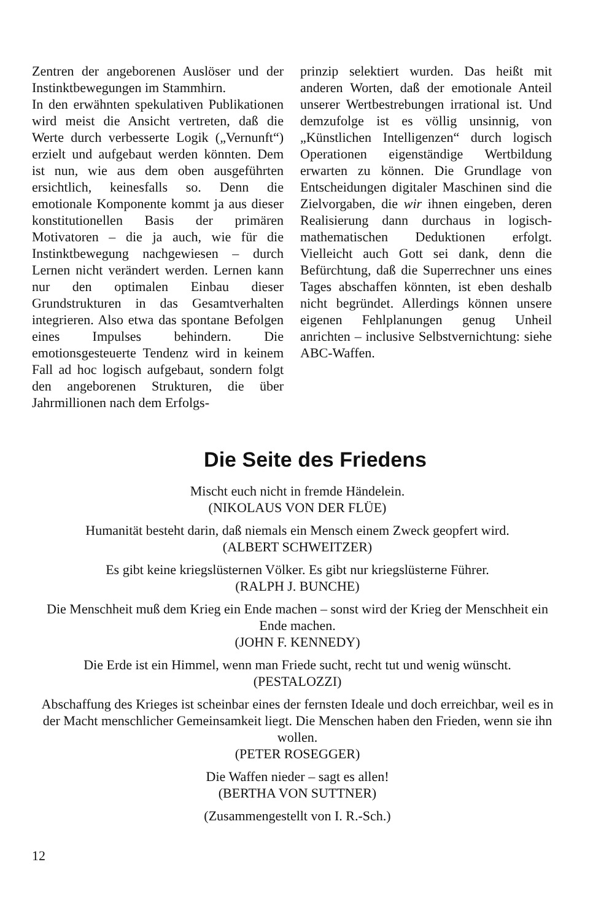Zentren der angeborenen Auslöser und der Instinktbewegungen im Stammhirn.
In den erwähnten spekulativen Publikationen wird meist die Ansicht vertreten, daß die Werte durch verbesserte Logik („Vernunft“) erzielt und aufgebaut werden könnten. Dem ist nun, wie aus dem oben ausgeführten ersichtlich, keinesfalls so. Denn die emotionale Komponente kommt ja aus dieser konstitutionellen Basis der primären Motivatoren – die ja auch, wie für die Instinktbewegung nachgewiesen – durch Lernen nicht verändert werden. Lernen kann nur den optimalen Einbau dieser Grundstrukturen in das Gesamtverhalten integrieren. Also etwa das spontane Befolgen eines Impulses behindern. Die emotionsgesteuerte Tendenz wird in keinem Fall ad hoc logisch aufgebaut, sondern folgt den angeborenen Strukturen, die über Jahrmillionen nach dem Erfolgs-
prinzip selektiert wurden. Das heißt mit anderen Worten, daß der emotionale Anteil unserer Wertbestrebungen irrational ist. Und demzufolge ist es völlig unsinnig, von „Künstlichen Intelligenzen“ durch logisch Operationen eigenständige Wertbildung erwarten zu können. Die Grundlage von Entscheidungen digitaler Maschinen sind die Zielvorgaben, die wir ihnen eingeben, deren Realisierung dann durchaus in logisch-mathematischen Deduktionen erfolgt. Vielleicht auch Gott sei dank, denn die Befürchtung, daß die Superrechner uns eines Tages abschaffen könnten, ist eben deshalb nicht begründet. Allerdings können unsere eigenen Fehlplanungen genug Unheil anrichten – inclusive Selbstvernichtung: siehe ABC-Waffen.
Die Seite des Friedens
Mischt euch nicht in fremde Händelein.
(NIKOLAUS VON DER FLÜE)
Humanität besteht darin, daß niemals ein Mensch einem Zweck geopfert wird.
(ALBERT SCHWEITZER)
Es gibt keine kriegslüsternen Völker. Es gibt nur kriegslüsterne Führer.
(RALPH J. BUNCHE)
Die Menschheit muß dem Krieg ein Ende machen – sonst wird der Krieg der Menschheit ein Ende machen.
(JOHN F. KENNEDY)
Die Erde ist ein Himmel, wenn man Friede sucht, recht tut und wenig wünscht.
(PESTALOZZI)
Abschaffung des Krieges ist scheinbar eines der fernsten Ideale und doch erreichbar, weil es in der Macht menschlicher Gemeinsamkeit liegt. Die Menschen haben den Frieden, wenn sie ihn wollen.
(PETER ROSEGGER)
Die Waffen nieder – sagt es allen!
(BERTHA VON SUTTNER)
(Zusammengestellt von I. R.-Sch.)
12